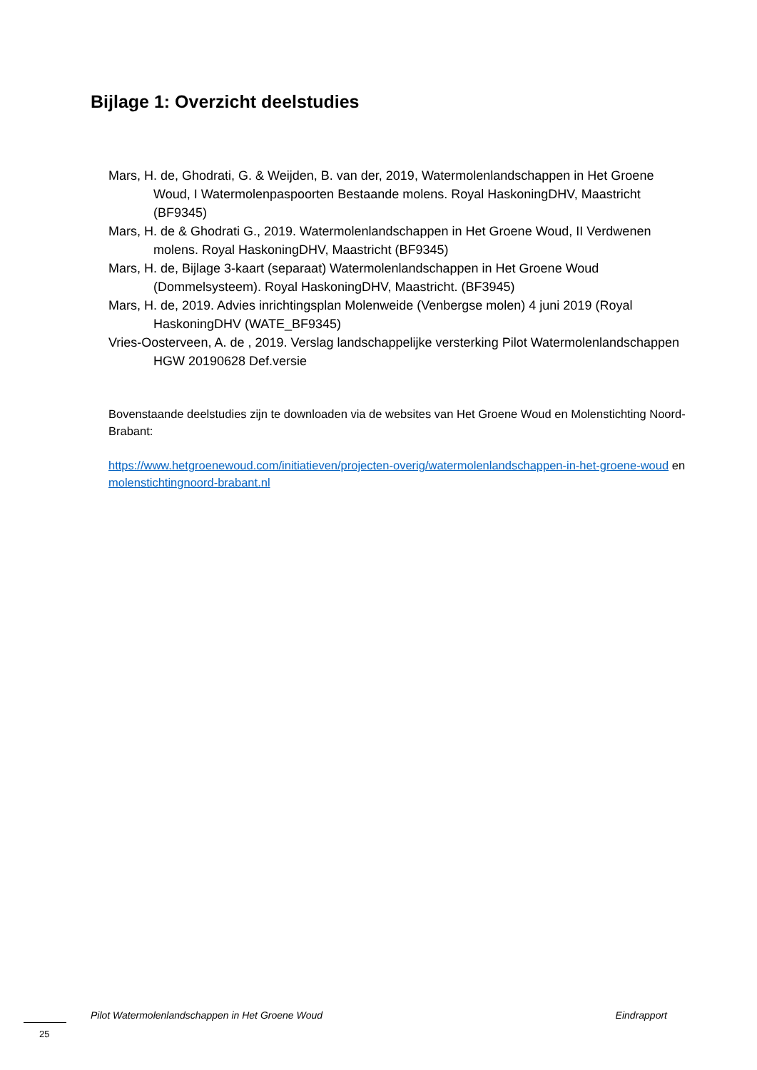Bijlage 1: Overzicht deelstudies
Mars, H. de, Ghodrati, G. & Weijden, B. van der, 2019, Watermolenlandschappen in Het Groene Woud, I Watermolenpaspoorten Bestaande molens. Royal HaskoningDHV, Maastricht (BF9345)
Mars, H. de & Ghodrati G., 2019. Watermolenlandschappen in Het Groene Woud, II Verdwenen molens. Royal HaskoningDHV, Maastricht (BF9345)
Mars, H. de, Bijlage 3-kaart (separaat) Watermolenlandschappen in Het Groene Woud (Dommelsysteem). Royal HaskoningDHV, Maastricht. (BF3945)
Mars, H. de, 2019. Advies inrichtingsplan Molenweide (Venbergse molen) 4 juni 2019 (Royal HaskoningDHV (WATE_BF9345)
Vries-Oosterveen, A. de , 2019. Verslag landschappelijke versterking Pilot Watermolenlandschappen HGW 20190628 Def.versie
Bovenstaande deelstudies zijn te downloaden via de websites van Het Groene Woud en Molenstichting Noord-Brabant:
https://www.hetgroenewoud.com/initiatieven/projecten-overig/watermolenlandschappen-in-het-groene-woud en molenstichtingnoord-brabant.nl
Pilot Watermolenlandschappen in Het Groene Woud Eindrapport
25